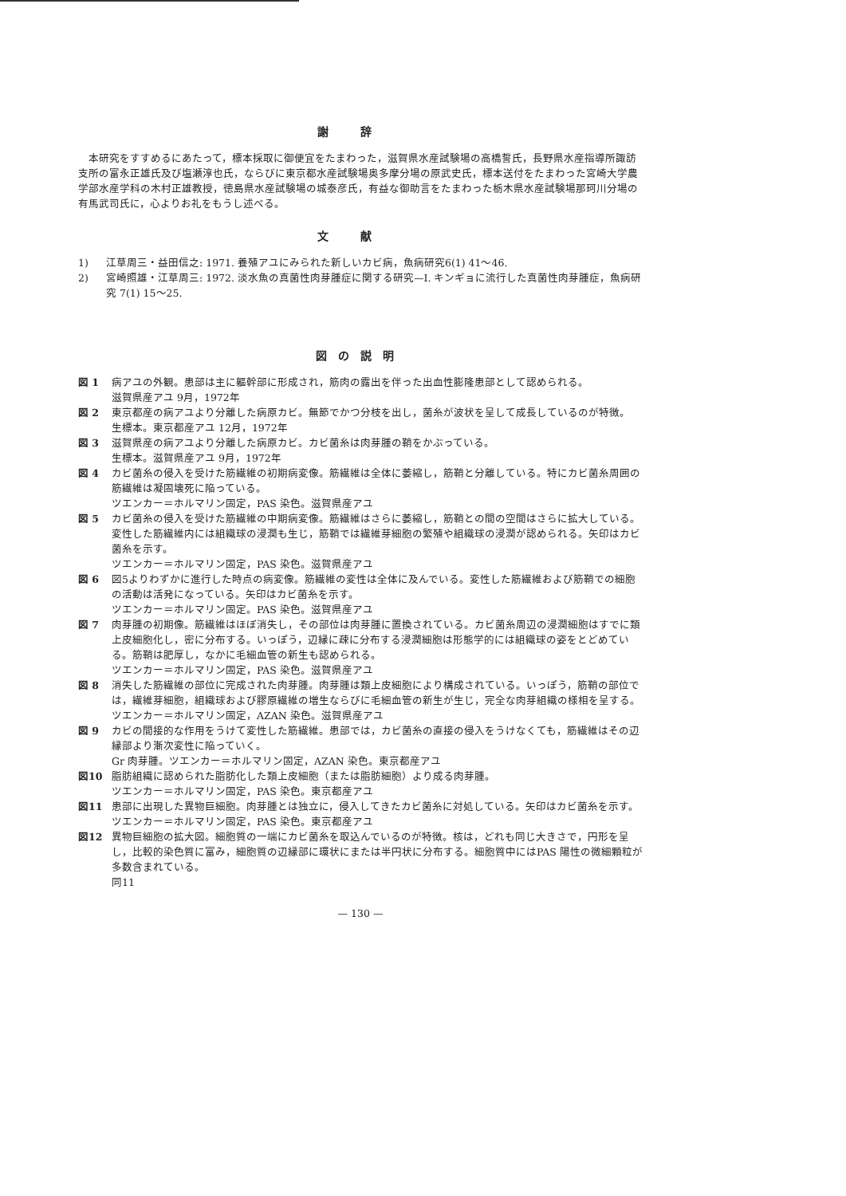謝辞
本研究をすすめるにあたって，標本採取に御便宜をたまわった，滋賀県水産試験場の高橋誓氏，長野県水産指導所諏訪支所の富永正雄氏及び塩瀬淳也氏，ならびに東京都水産試験場奥多摩分場の原武史氏，標本送付をたまわった宮崎大学農学部水産学科の木村正雄教授，徳島県水産試験場の城泰彦氏，有益な御助言をたまわった栃木県水産試験場那珂川分場の有馬武司氏に，心よりお礼をもうし述べる。
文献
1) 江草周三・益田信之: 1971. 養殖アユにみられた新しいカビ病，魚病研究6(1) 41～46.
2) 宮崎照雄・江草周三: 1972. 淡水魚の真菌性肉芽腫症に関する研究—I. キンギョに流行した真菌性肉芽腫症，魚病研究 7(1) 15～25.
図の説明
図 1 病アユの外観。患部は主に軀幹部に形成され，筋肉の露出を伴った出血性膨隆患部として認められる。
滋賀県産アユ 9月，1972年
図 2 東京都産の病アユより分離した病原カビ。無節でかつ分枝を出し，菌糸が波状を呈して成長しているのが特徴。
生標本。東京都産アユ 12月，1972年
図 3 滋賀県産の病アユより分離した病原カビ。カビ菌糸は肉芽腫の鞘をかぶっている。
生標本。滋賀県産アユ 9月，1972年
図 4 カビ菌糸の侵入を受けた筋繊維の初期病変像。筋繊維は全体に萎縮し，筋鞘と分離している。特にカビ菌糸周囲の筋繊維は凝固壊死に陥っている。
ツエンカー＝ホルマリン固定，PAS 染色。滋賀県産アユ
図 5 カビ菌糸の侵入を受けた筋繊維の中期病変像。筋繊維はさらに萎縮し，筋鞘との間の空間はさらに拡大している。変性した筋繊維内には組織球の浸潤も生じ，筋鞘では繊維芽細胞の繁殖や組織球の浸潤が認められる。矢印はカビ菌糸を示す。
ツエンカー＝ホルマリン固定，PAS 染色。滋賀県産アユ
図 6 図5よりわずかに進行した時点の病変像。筋繊維の変性は全体に及んでいる。変性した筋繊維および筋鞘での細胞の活動は活発になっている。矢印はカビ菌糸を示す。
ツエンカー＝ホルマリン固定。PAS 染色。滋賀県産アユ
図 7 肉芽腫の初期像。筋繊維はほぼ消失し，その部位は肉芽腫に置換されている。カビ菌糸周辺の浸潤細胞はすでに類上皮細胞化し，密に分布する。いっぽう，辺縁に疎に分布する浸潤細胞は形態学的には組織球の姿をとどめている。筋鞘は肥厚し，なかに毛細血管の新生も認められる。
ツエンカー＝ホルマリン固定，PAS 染色。滋賀県産アユ
図 8 消失した筋繊維の部位に完成された肉芽腫。肉芽腫は類上皮細胞により構成されている。いっぽう，筋鞘の部位では，繊維芽細胞，組織球および膠原繊維の増生ならびに毛細血管の新生が生じ，完全な肉芽組織の様相を呈する。
ツエンカー＝ホルマリン固定，AZAN 染色。滋賀県産アユ
図 9 カビの間接的な作用をうけて変性した筋繊維。患部では，カビ菌糸の直接の侵入をうけなくても，筋繊維はその辺縁部より漸次変性に陥っていく。
Gr 肉芽腫。ツエンカー＝ホルマリン固定，AZAN 染色。東京都産アユ
図10 脂肪組織に認められた脂肪化した類上皮細胞（または脂肪細胞）より成る肉芽腫。
ツエンカー＝ホルマリン固定，PAS 染色。東京都産アユ
図11 患部に出現した異物巨細胞。肉芽腫とは独立に，侵入してきたカビ菌糸に対処している。矢印はカビ菌糸を示す。
ツエンカー＝ホルマリン固定，PAS 染色。東京都産アユ
図12 異物巨細胞の拡大図。細胞質の一端にカビ菌糸を取込んでいるのが特徴。核は，どれも同じ大きさで，円形を呈し，比較的染色質に富み，細胞質の辺縁部に環状にまたは半円状に分布する。細胞質中にはPAS 陽性の微細顆粒が多数含まれている。
同11
— 130 —